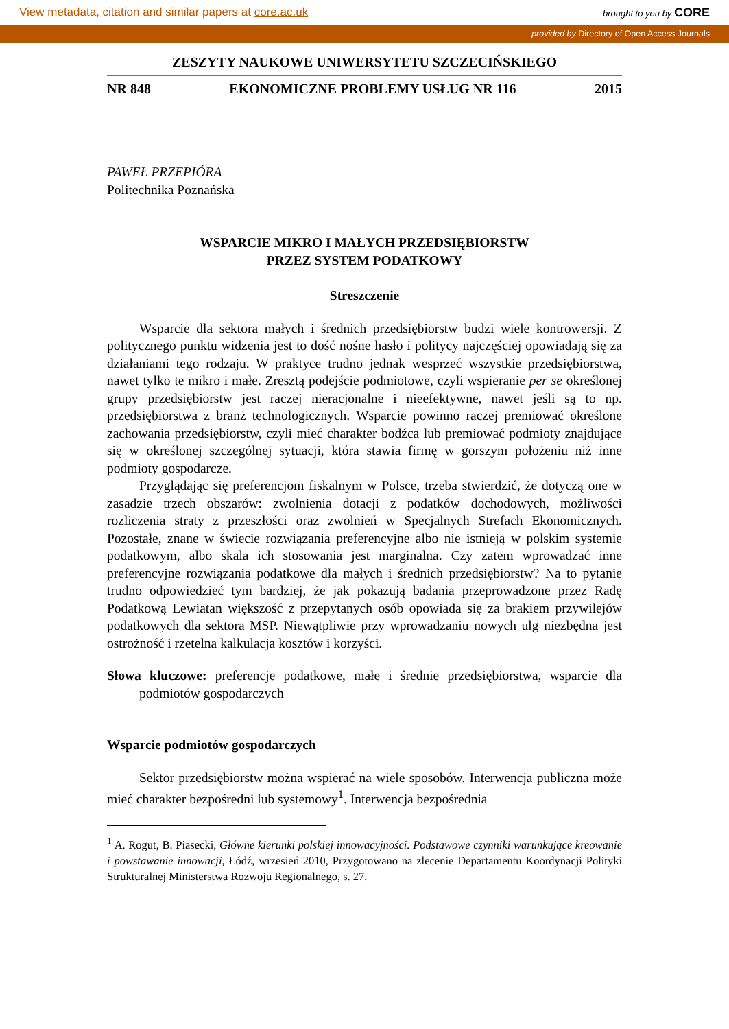View metadata, citation and similar papers at core.ac.uk brought to you by CORE
provided by Directory of Open Access Journals
ZESZYTY NAUKOWE UNIWERSYTETU SZCZECIŃSKIEGO
NR 848 EKONOMICZNE PROBLEMY USŁUG NR 116 2015
PAWEŁ PRZEPIÓRA
Politechnika Poznańska
WSPARCIE MIKRO I MAŁYCH PRZEDSIĘBIORSTW
PRZEZ SYSTEM PODATKOWY
Streszczenie
Wsparcie dla sektora małych i średnich przedsiębiorstw budzi wiele kontrowersji. Z politycznego punktu widzenia jest to dość nośne hasło i politycy najczęściej opowiadają się za działaniami tego rodzaju. W praktyce trudno jednak wesprzeć wszystkie przedsiębiorstwa, nawet tylko te mikro i małe. Zresztą podejście podmiotowe, czyli wspieranie per se określonej grupy przedsiębiorstw jest raczej nieracjonalne i nieefektywne, nawet jeśli są to np. przedsiębiorstwa z branż technologicznych. Wsparcie powinno raczej premiować określone zachowania przedsiębiorstw, czyli mieć charakter bodźca lub premiować podmioty znajdujące się w określonej szczególnej sytuacji, która stawia firmę w gorszym położeniu niż inne podmioty gospodarcze.
Przyglądając się preferencjom fiskalnym w Polsce, trzeba stwierdzić, że dotyczą one w zasadzie trzech obszarów: zwolnienia dotacji z podatków dochodowych, możliwości rozliczenia straty z przeszłości oraz zwolnień w Specjalnych Strefach Ekonomicznych. Pozostałe, znane w świecie rozwiązania preferencyjne albo nie istnieją w polskim systemie podatkowym, albo skala ich stosowania jest marginalna. Czy zatem wprowadzać inne preferencyjne rozwiązania podatkowe dla małych i średnich przedsiębiorstw? Na to pytanie trudno odpowiedzieć tym bardziej, że jak pokazują badania przeprowadzone przez Radę Podatkową Lewiatan większość z przepytanych osób opowiada się za brakiem przywilejów podatkowych dla sektora MSP. Niewątpliwie przy wprowadzaniu nowych ulg niezbędna jest ostrożność i rzetelna kalkulacja kosztów i korzyści.
Słowa kluczowe: preferencje podatkowe, małe i średnie przedsiębiorstwa, wsparcie dla podmiotów gospodarczych
Wsparcie podmiotów gospodarczych
Sektor przedsiębiorstw można wspierać na wiele sposobów. Interwencja publiczna może mieć charakter bezpośredni lub systemowy<sup>1</sup>. Interwencja bezpośrednia
<sup>1</sup> A. Rogut, B. Piasecki, Główne kierunki polskiej innowacyjności. Podstawowe czynniki warunkujące kreowanie i powstawanie innowacji, Łódź, wrzesień 2010, Przygotowano na zlecenie Departamentu Koordynacji Polityki Strukturalnej Ministerstwa Rozwoju Regionalnego, s. 27.